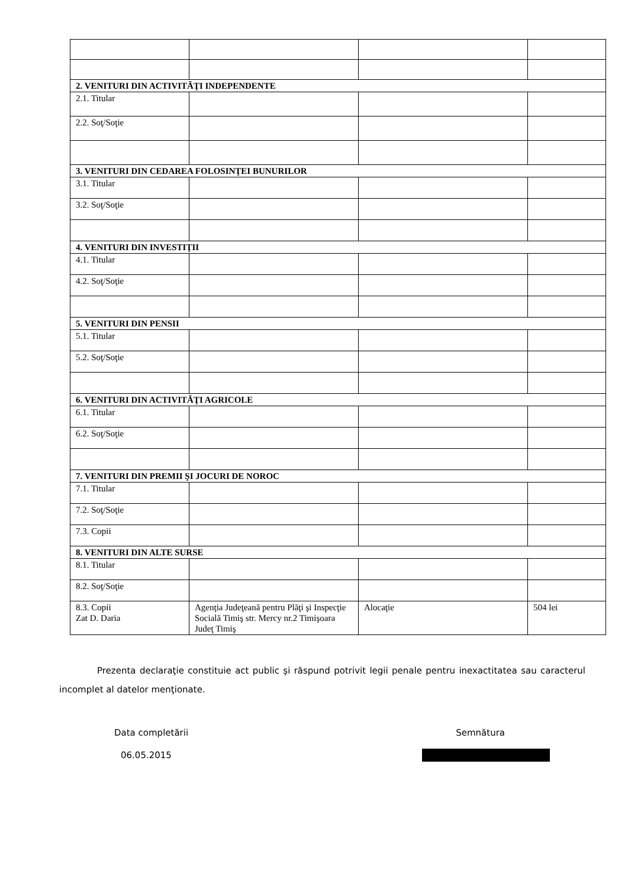| 2. VENITURI DIN ACTIVITĂŢI INDEPENDENTE | | | |
| 2.1. Titular | | | |
| 2.2. Soţ/Soţie | | | |
| 3. VENITURI DIN CEDAREA FOLOSINŢEI BUNURILOR | | | |
| 3.1. Titular | | | |
| 3.2. Soţ/Soţie | | | |
| 4. VENITURI DIN INVESTIŢII | | | |
| 4.1. Titular | | | |
| 4.2. Soţ/Soţie | | | |
| 5. VENITURI DIN PENSII | | | |
| 5.1. Titular | | | |
| 5.2. Soţ/Soţie | | | |
| 6. VENITURI DIN ACTIVITĂŢI AGRICOLE | | | |
| 6.1. Titular | | | |
| 6.2. Soţ/Soţie | | | |
| 7. VENITURI DIN PREMII ŞI JOCURI DE NOROC | | | |
| 7.1. Titular | | | |
| 7.2. Soţ/Soţie | | | |
| 7.3. Copii | | | |
| 8. VENITURI DIN ALTE SURSE | | | |
| 8.1. Titular | | | |
| 8.2. Soţ/Soţie | | | |
| 8.3. Copii Zat D. Daria | Agenţia Judeţeană pentru Plăţi şi Inspecţie Socială Timiş str. Mercy nr.2 Timişoara Judeţ Timiş | Alocaţie | 504 lei |
Prezenta declaraţie constituie act public şi răspund potrivit legii penale pentru inexactitatea sau caracterul incomplet al datelor menţionate.
Data completării Semnătura
06.05.2015